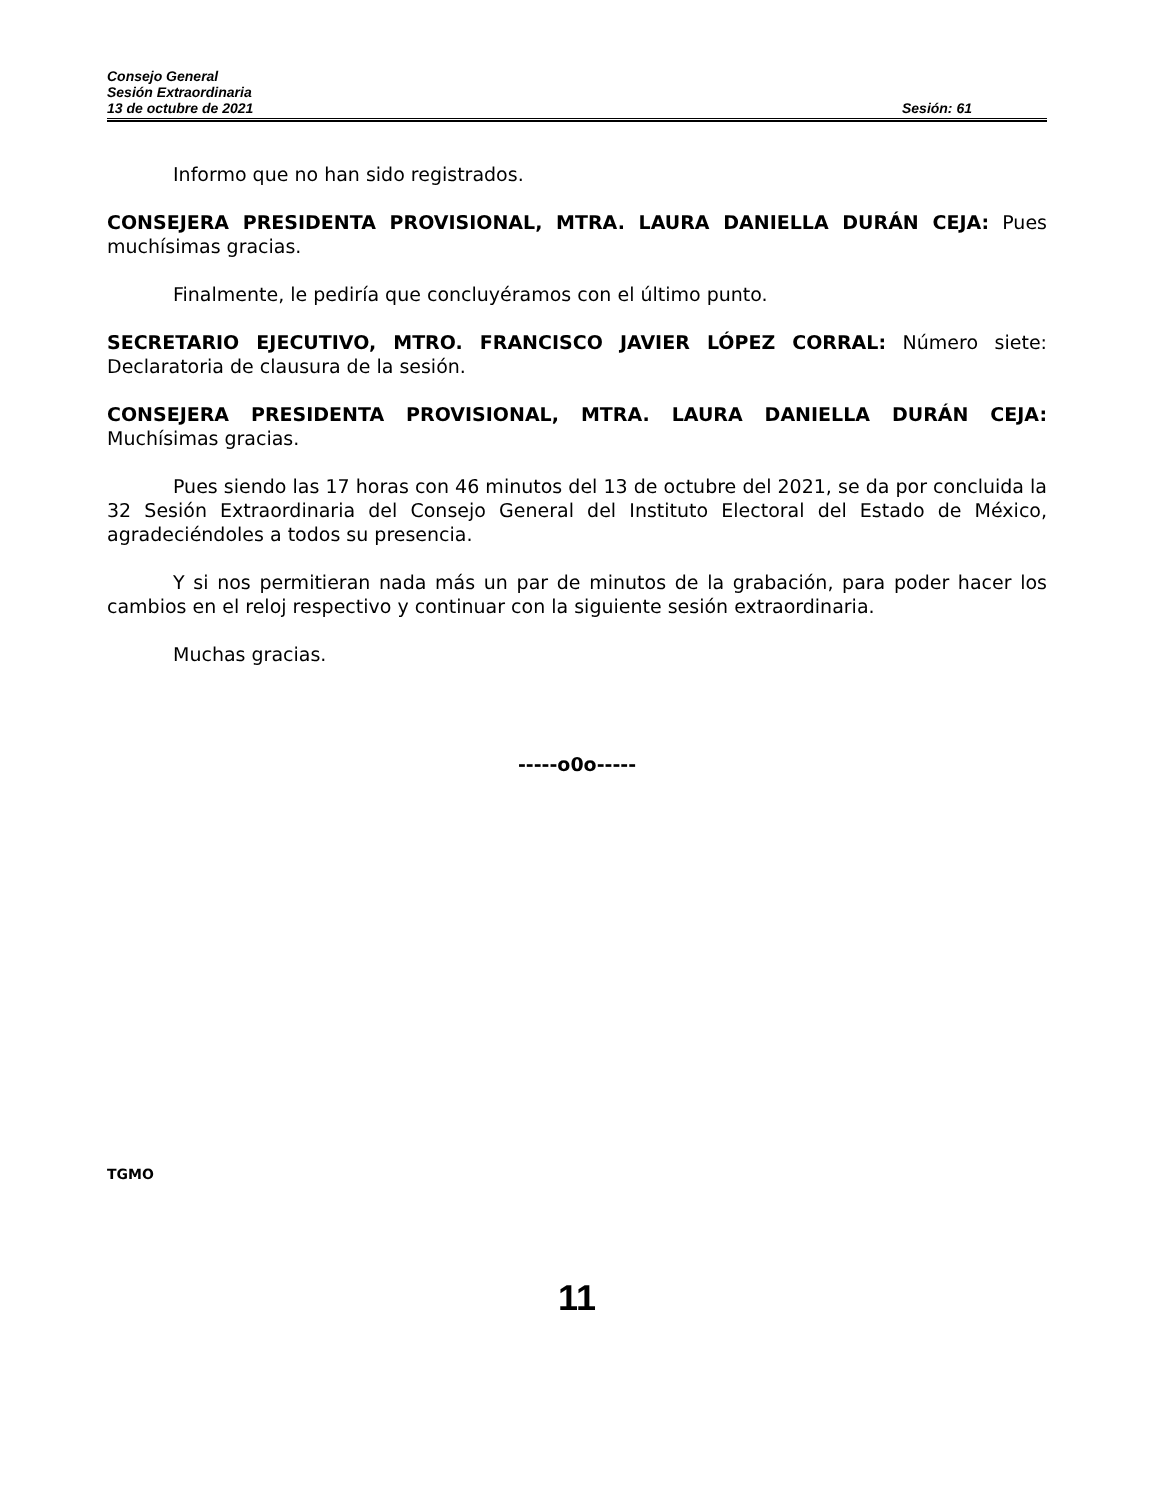Consejo General
Sesión Extraordinaria
13 de octubre de 2021 Sesión: 61
Informo que no han sido registrados.
CONSEJERA PRESIDENTA PROVISIONAL, MTRA. LAURA DANIELLA DURÁN CEJA: Pues muchísimas gracias.
Finalmente, le pediría que concluyéramos con el último punto.
SECRETARIO EJECUTIVO, MTRO. FRANCISCO JAVIER LÓPEZ CORRAL: Número siete: Declaratoria de clausura de la sesión.
CONSEJERA PRESIDENTA PROVISIONAL, MTRA. LAURA DANIELLA DURÁN CEJA: Muchísimas gracias.
Pues siendo las 17 horas con 46 minutos del 13 de octubre del 2021, se da por concluida la 32 Sesión Extraordinaria del Consejo General del Instituto Electoral del Estado de México, agradeciéndoles a todos su presencia.
Y si nos permitieran nada más un par de minutos de la grabación, para poder hacer los cambios en el reloj respectivo y continuar con la siguiente sesión extraordinaria.
Muchas gracias.
-----o0o-----
TGMO
11